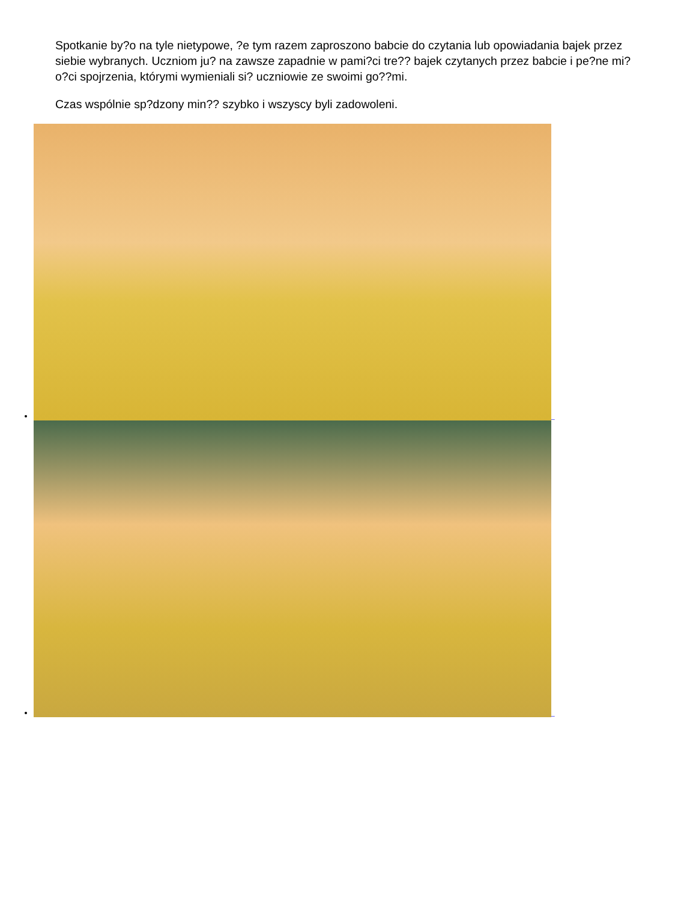Spotkanie by?o na tyle nietypowe, ?e tym razem zaproszono babcie do czytania lub opowiadania bajek przez siebie wybranych. Uczniom ju? na zawsze zapadnie w pami?ci tre?? bajek czytanych przez babcie i pe?ne mi?o?ci spojrzenia, którymi wymieniali si? uczniowie ze swoimi go??mi.
Czas wspólnie sp?dzony min?? szybko i wszyscy byli zadowoleni.
_
_